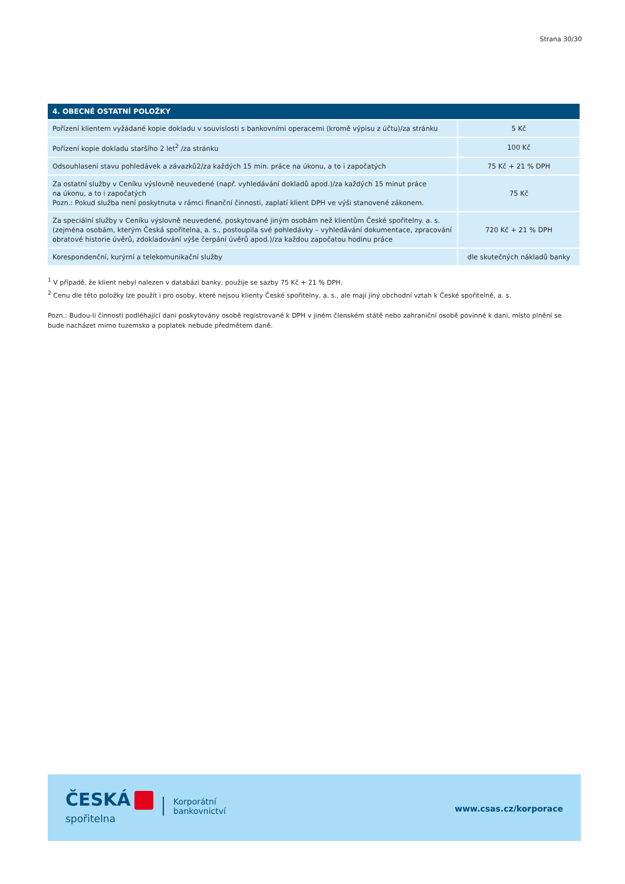Strana 30/30
| 4. OBECNÉ OSTATNÍ POLOŽKY | |
| --- | --- |
| Pořízení klientem vyžádané kopie dokladu v souvislosti s bankovními operacemi (kromě výpisu z účtu)/za stránku | 5 Kč |
| Pořízení kopie dokladu staršího 2 let<sup>2</sup> /za stránku | 100 Kč |
| Odsouhlasení stavu pohledávek a závazků2/za každých 15 min. práce na úkonu, a to i započatých | 75 Kč + 21 % DPH |
| Za ostatní služby v Ceníku výslovně neuvedené (např. vyhledávání dokladů apod.)/za každých 15 minut práce na úkonu, a to i započatých Pozn.: Pokud služba není poskytnuta v rámci finanční činnosti, zaplatí klient DPH ve výši stanovené zákonem. | 75 Kč |
| Za speciální služby v Ceníku výslovně neuvedené, poskytované jiným osobám než klientům České spořitelny. a. s. (zejména osobám, kterým Česká spořitelna, a. s., postoupila své pohledávky – vyhledávání dokumentace, zpracování obratové historie úvěrů, zdokladování výše čerpání úvěrů apod.)/za každou započatou hodinu práce | 720 Kč + 21 % DPH |
| Korespondenční, kurýrní a telekomunikační služby | dle skutečných nákladů banky |
<sup>1</sup> V případě, že klient nebyl nalezen v databázi banky, použije se sazby 75 Kč + 21 % DPH.
<sup>2</sup> Cenu dle této položky lze použít i pro osoby, které nejsou klienty České spořitelny, a. s., ale mají jiný obchodní vztah k České spořitelně, a. s.
Pozn.: Budou-li činnosti podléhající dani poskytovány osobě registrované k DPH v jiném členském státě nebo zahraniční osobě povinné k dani, místo plnění se bude nacházet mimo tuzemsko a poplatek nebude předmětem daně.
ČESKÁ
spořitelna
Korporátní
bankovnictví
www.csas.cz/korporace